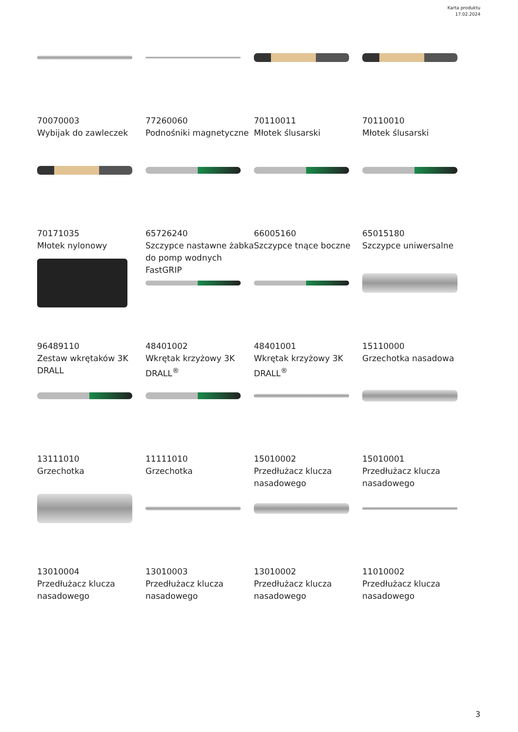Karta produktu
17.02.2024
70070003
Wybijak do zawleczek
77260060
Podnośniki magnetyczne
70110011
Młotek ślusarski
70110010
Młotek ślusarski
70171035
Młotek nylonowy
65726240
Szczypce nastawne żabka do pomp wodnych FastGRIP
66005160
Szczypce tnące boczne
65015180
Szczypce uniwersalne
96489110
Zestaw wkrętaków 3K DRALL
48401002
Wkrętak krzyżowy 3K DRALL<sup>®</sup>
48401001
Wkrętak krzyżowy 3K DRALL<sup>®</sup>
15110000
Grzechotka nasadowa
13111010
Grzechotka
11111010
Grzechotka
15010002
Przedłużacz klucza nasadowego
15010001
Przedłużacz klucza nasadowego
13010004
Przedłużacz klucza nasadowego
13010003
Przedłużacz klucza nasadowego
13010002
Przedłużacz klucza nasadowego
11010002
Przedłużacz klucza nasadowego
3